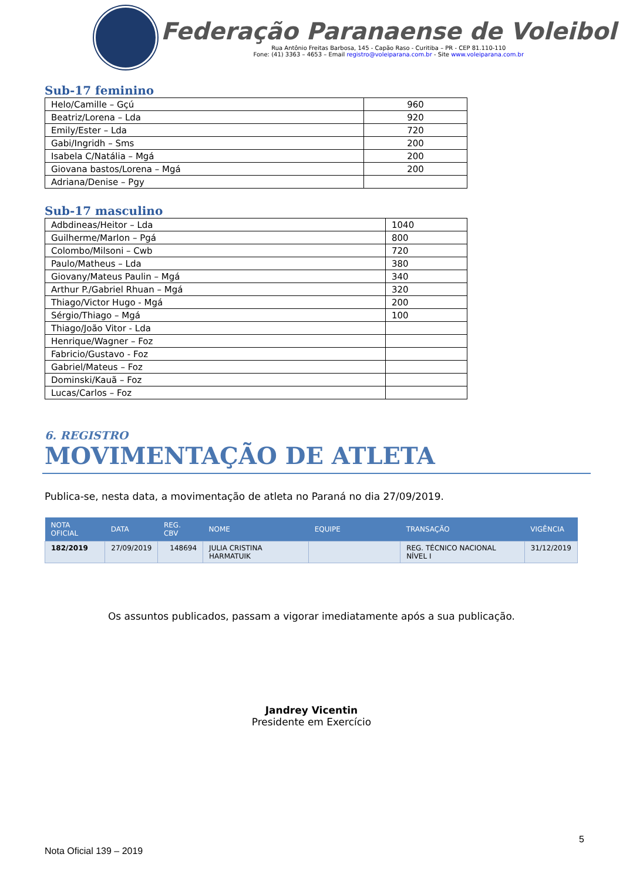Federação Paranaense de Voleibol
Rua Antônio Freitas Barbosa, 145 - Capão Raso - Curitiba – PR - CEP 81.110-110
Fone: (41) 3363 – 4653 – Email registro@voleiparana.com.br - Site www.voleiparana.com.br
Sub-17 feminino
| Helo/Camille – Gçú | 960 |
| Beatriz/Lorena – Lda | 920 |
| Emily/Ester – Lda | 720 |
| Gabi/Ingridh – Sms | 200 |
| Isabela C/Natália – Mgá | 200 |
| Giovana bastos/Lorena – Mgá | 200 |
| Adriana/Denise – Pgy | |
Sub-17 masculino
| Adbdineas/Heitor – Lda | 1040 |
| Guilherme/Marlon – Pgá | 800 |
| Colombo/Milsoni – Cwb | 720 |
| Paulo/Matheus – Lda | 380 |
| Giovany/Mateus Paulin – Mgá | 340 |
| Arthur P./Gabriel Rhuan – Mgá | 320 |
| Thiago/Victor Hugo - Mgá | 200 |
| Sérgio/Thiago – Mgá | 100 |
| Thiago/João Vitor - Lda | |
| Henrique/Wagner – Foz | |
| Fabricio/Gustavo - Foz | |
| Gabriel/Mateus – Foz | |
| Dominski/Kauã – Foz | |
| Lucas/Carlos – Foz | |
6. REGISTRO
MOVIMENTAÇÃO DE ATLETA
Publica-se, nesta data, a movimentação de atleta no Paraná no dia 27/09/2019.
| NOTA OFICIAL | DATA | REG. CBV | NOME | EQUIPE | TRANSAÇÃO | VIGÊNCIA |
| --- | --- | --- | --- | --- | --- | --- |
| 182/2019 | 27/09/2019 | 148694 | JULIA CRISTINA HARMATUIK | | REG. TÉCNICO NACIONAL NÍVEL I | 31/12/2019 |
Os assuntos publicados, passam a vigorar imediatamente após a sua publicação.
Jandrey Vicentin
Presidente em Exercício
5
Nota Oficial 139 – 2019